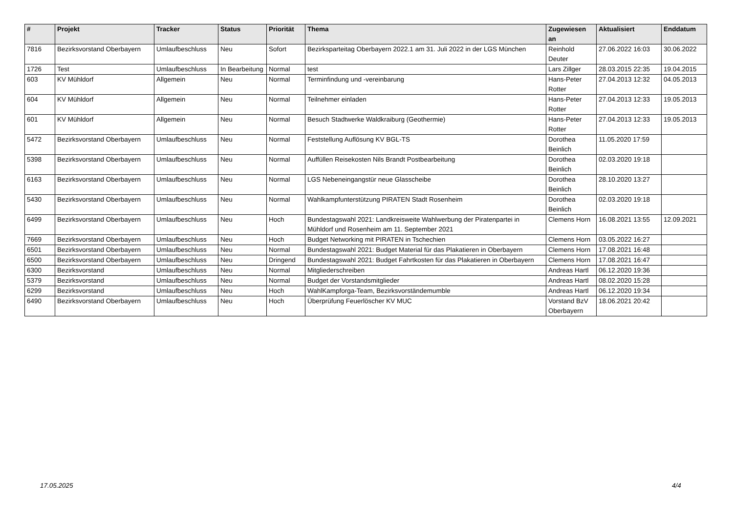| # | Projekt | Tracker | Status | Priorität | Thema | Zugewiesen an | Aktualisiert | Enddatum |
| --- | --- | --- | --- | --- | --- | --- | --- | --- |
| 7816 | Bezirksvorstand Oberbayern | Umlaufbeschluss | Neu | Sofort | Bezirksparteitag Oberbayern 2022.1 am 31. Juli 2022 in der LGS München | Reinhold Deuter | 27.06.2022 16:03 | 30.06.2022 |
| 1726 | Test | Umlaufbeschluss | In Bearbeitung | Normal | test | Lars Zillger | 28.03.2015 22:35 | 19.04.2015 |
| 603 | KV Mühldorf | Allgemein | Neu | Normal | Terminfindung und -vereinbarung | Hans-Peter Rotter | 27.04.2013 12:32 | 04.05.2013 |
| 604 | KV Mühldorf | Allgemein | Neu | Normal | Teilnehmer einladen | Hans-Peter Rotter | 27.04.2013 12:33 | 19.05.2013 |
| 601 | KV Mühldorf | Allgemein | Neu | Normal | Besuch Stadtwerke Waldkraiburg (Geothermie) | Hans-Peter Rotter | 27.04.2013 12:33 | 19.05.2013 |
| 5472 | Bezirksvorstand Oberbayern | Umlaufbeschluss | Neu | Normal | Feststellung Auflösung KV BGL-TS | Dorothea Beinlich | 11.05.2020 17:59 | |
| 5398 | Bezirksvorstand Oberbayern | Umlaufbeschluss | Neu | Normal | Auffüllen Reisekosten Nils Brandt Postbearbeitung | Dorothea Beinlich | 02.03.2020 19:18 | |
| 6163 | Bezirksvorstand Oberbayern | Umlaufbeschluss | Neu | Normal | LGS Nebeneingangstür neue Glasscheibe | Dorothea Beinlich | 28.10.2020 13:27 | |
| 5430 | Bezirksvorstand Oberbayern | Umlaufbeschluss | Neu | Normal | Wahlkampfunterstützung PIRATEN Stadt Rosenheim | Dorothea Beinlich | 02.03.2020 19:18 | |
| 6499 | Bezirksvorstand Oberbayern | Umlaufbeschluss | Neu | Hoch | Bundestagswahl 2021: Landkreisweite Wahlwerbung der Piratenpartei in Mühldorf und Rosenheim am 11. September 2021 | Clemens Horn | 16.08.2021 13:55 | 12.09.2021 |
| 7669 | Bezirksvorstand Oberbayern | Umlaufbeschluss | Neu | Hoch | Budget Networking mit PIRATEN in Tschechien | Clemens Horn | 03.05.2022 16:27 | |
| 6501 | Bezirksvorstand Oberbayern | Umlaufbeschluss | Neu | Normal | Bundestagswahl 2021: Budget Material für das Plakatieren in Oberbayern | Clemens Horn | 17.08.2021 16:48 | |
| 6500 | Bezirksvorstand Oberbayern | Umlaufbeschluss | Neu | Dringend | Bundestagswahl 2021: Budget Fahrtkosten für das Plakatieren in Oberbayern | Clemens Horn | 17.08.2021 16:47 | |
| 6300 | Bezirksvorstand | Umlaufbeschluss | Neu | Normal | Mitgliederschreiben | Andreas Hartl | 06.12.2020 19:36 | |
| 5379 | Bezirksvorstand | Umlaufbeschluss | Neu | Normal | Budget der Vorstandsmitglieder | Andreas Hartl | 08.02.2020 15:28 | |
| 6299 | Bezirksvorstand | Umlaufbeschluss | Neu | Hoch | WahlKampforga-Team, Bezirksvorständemumble | Andreas Hartl | 06.12.2020 19:34 | |
| 6490 | Bezirksvorstand Oberbayern | Umlaufbeschluss | Neu | Hoch | Überprüfung Feuerlöscher KV MUC | Vorstand BzV Oberbayern | 18.06.2021 20:42 | |
17.05.2025 4/4